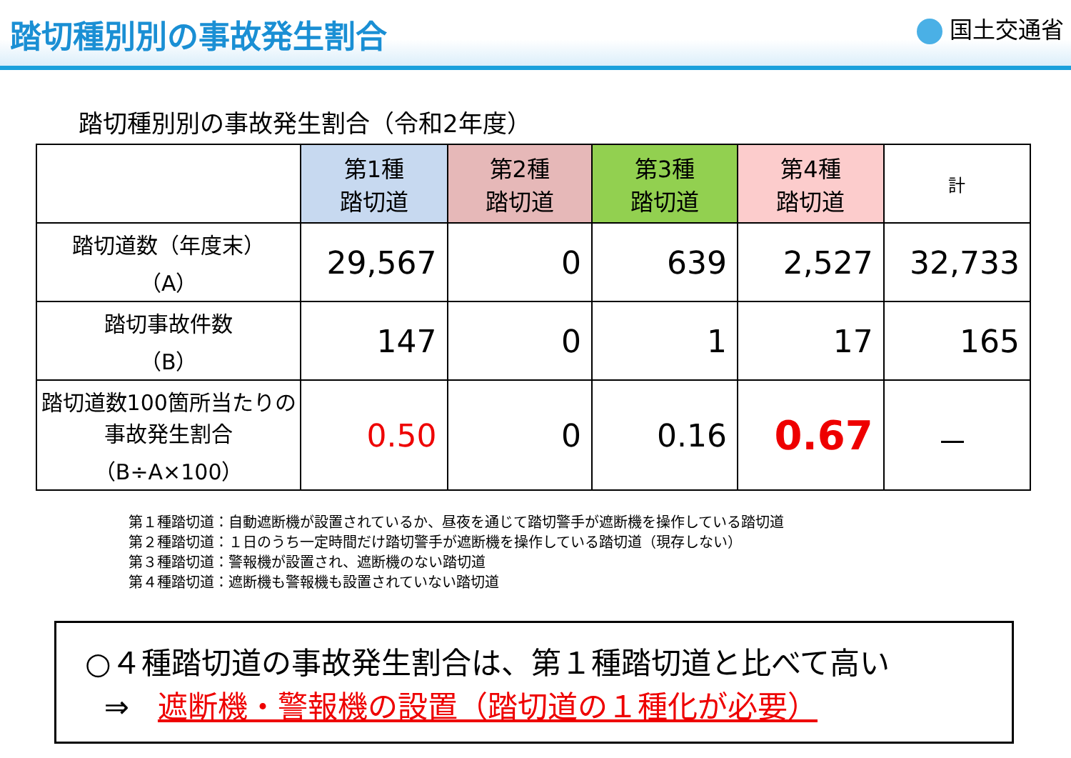踏切種別別の事故発生割合
国土交通省
踏切種別別の事故発生割合（令和2年度）
| | 第1種 踏切道 | 第2種 踏切道 | 第3種 踏切道 | 第4種 踏切道 | 計 |
| --- | --- | --- | --- | --- | --- |
| 踏切道数（年度末） （A） | 29,567 | 0 | 639 | 2,527 | 32,733 |
| 踏切事故件数 （B） | 147 | 0 | 1 | 17 | 165 |
| 踏切道数100箇所当たりの事故発生割合 （B÷A×100） | 0.50 | 0 | 0.16 | 0.67 | － |
第１種踏切道：自動遮断機が設置されているか、昼夜を通じて踏切警手が遮断機を操作している踏切道
第２種踏切道：１日のうち一定時間だけ踏切警手が遮断機を操作している踏切道（現存しない）
第３種踏切道：警報機が設置され、遮断機のない踏切道
第４種踏切道：遮断機も警報機も設置されていない踏切道
○４種踏切道の事故発生割合は、第１種踏切道と比べて高い
⇒ 遮断機・警報機の設置（踏切道の１種化が必要）